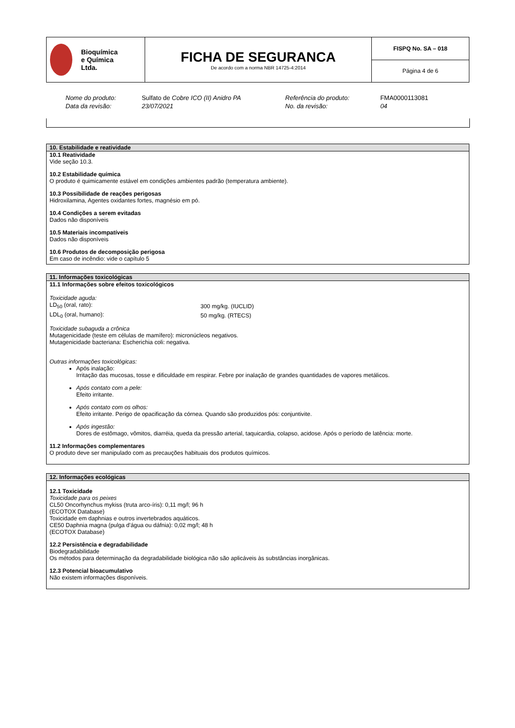| Bioquímica e Química Ltda. | FICHA DE SEGURANCA De acordo com a norma NBR 14725-4:2014 | FISPQ No. SA – 018 Página 4 de 6 |
| Nome do produto: | Sulfato de Cobre ICO (II) Anidro PA | Referência do produto: | FMA0000113081 |
| Data da revisão: | 23/07/2021 | No. da revisão: | 04 |
10. Estabilidade e reatividade
10.1 Reatividade
Vide seção 10.3.
10.2 Estabilidade química
O produto é quimicamente estável em condições ambientes padrão (temperatura ambiente).
10.3 Possibilidade de reações perigosas
Hidroxilamina, Agentes oxidantes fortes, magnésio em pó.
10.4 Condições a serem evitadas
Dados não disponíveis
10.5 Materiais incompatíveis
Dados não disponíveis
10.6 Produtos de decomposição perigosa
Em caso de incêndio: vide o capítulo 5
11. Informações toxicológicas
11.1 Informações sobre efeitos toxicológicos
Toxicidade aguda:
| LD<sub>50</sub> (oral, rato): | 300 mg/kg. (IUCLID) |
| LDL<sub>0</sub> (oral, humano): | 50 mg/kg. (RTECS) |
Toxicidade subaguda a crônica
Mutagenicidade (teste em células de mamífero): micronúcleos negativos.
Mutagenicidade bacteriana: Escherichia coli: negativa.
Outras informações toxicológicas:
Após inalação:
Irritação das mucosas, tosse e dificuldade em respirar. Febre por inalação de grandes quantidades de vapores metálicos.
Após contato com a pele:
Efeito irritante.
Após contato com os olhos:
Efeito irritante. Perigo de opacificação da córnea. Quando são produzidos pós: conjuntivite.
Após ingestão:
Dores de estômago, vômitos, diarréia, queda da pressão arterial, taquicardia, colapso, acidose. Após o período de latência: morte.
11.2 Informações complementares
O produto deve ser manipulado com as precauções habituais dos produtos químicos.
12. Informações ecológicas
12.1 Toxicidade
Toxicidade para os peixes
CL50 Oncorhynchus mykiss (truta arco-íris): 0,11 mg/l; 96 h
(ECOTOX Database)
Toxicidade em daphnias e outros invertebrados aquáticos.
CE50 Daphnia magna (pulga d'água ou dáfnia): 0,02 mg/l; 48 h
(ECOTOX Database)
12.2 Persistência e degradabilidade
Biodegradabilidade
Os métodos para determinação da degradabilidade biológica não são aplicáveis às substâncias inorgânicas.
12.3 Potencial bioacumulativo
Não existem informações disponíveis.